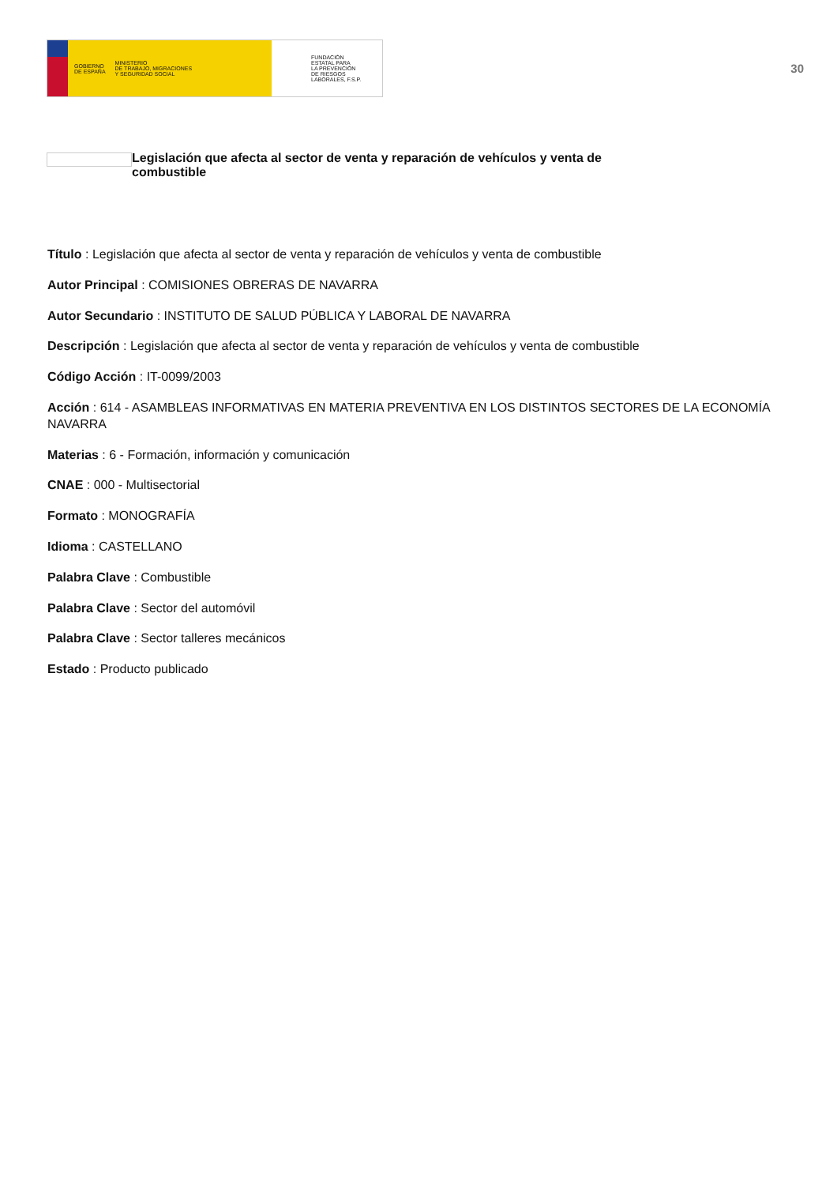GOBIERNO
DE ESPAÑA MINISTERIO
DE TRABAJO, MIGRACIONES
Y SEGURIDAD SOCIAL
FUNDACIÓN
ESTATAL PARA
LA PREVENCIÓN
DE RIESGOS
LABORALES, F.S.P.
30
Legislación que afecta al sector de venta y reparación de vehículos y venta de combustible
Título : Legislación que afecta al sector de venta y reparación de vehículos y venta de combustible
Autor Principal : COMISIONES OBRERAS DE NAVARRA
Autor Secundario : INSTITUTO DE SALUD PÚBLICA Y LABORAL DE NAVARRA
Descripción : Legislación que afecta al sector de venta y reparación de vehículos y venta de combustible
Código Acción : IT-0099/2003
Acción : 614 - ASAMBLEAS INFORMATIVAS EN MATERIA PREVENTIVA EN LOS DISTINTOS SECTORES DE LA ECONOMÍA NAVARRA
Materias : 6 - Formación, información y comunicación
CNAE : 000 - Multisectorial
Formato : MONOGRAFÍA
Idioma : CASTELLANO
Palabra Clave : Combustible
Palabra Clave : Sector del automóvil
Palabra Clave : Sector talleres mecánicos
Estado : Producto publicado